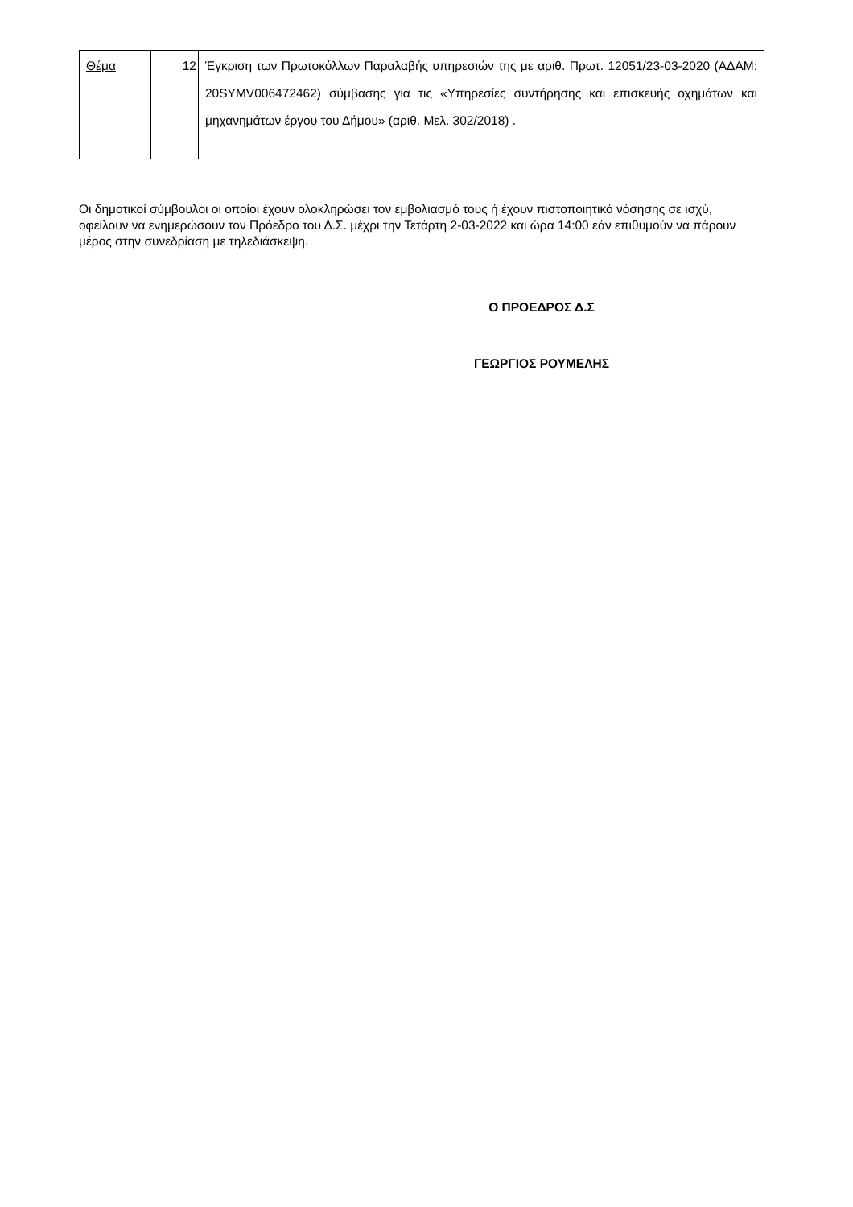| Θέμα | 12 | Έγκριση των Πρωτοκόλλων Παραλαβής υπηρεσιών της με αριθ. Πρωτ. 12051/23-03-2020 (ΑΔΑΜ: 20SYMV006472462) σύμβασης για τις «Υπηρεσίες συντήρησης και επισκευής οχημάτων και μηχανημάτων έργου του Δήμου» (αριθ. Μελ. 302/2018) . |
Οι δημοτικοί σύμβουλοι οι οποίοι έχουν ολοκληρώσει τον εμβολιασμό τους ή έχουν πιστοποιητικό νόσησης σε ισχύ, οφείλουν να ενημερώσουν τον Πρόεδρο του Δ.Σ. μέχρι την Τετάρτη 2-03-2022 και ώρα 14:00 εάν επιθυμούν να πάρουν μέρος στην συνεδρίαση με τηλεδιάσκεψη.
Ο ΠΡΟΕΔΡΟΣ Δ.Σ
ΓΕΩΡΓΙΟΣ ΡΟΥΜΕΛΗΣ